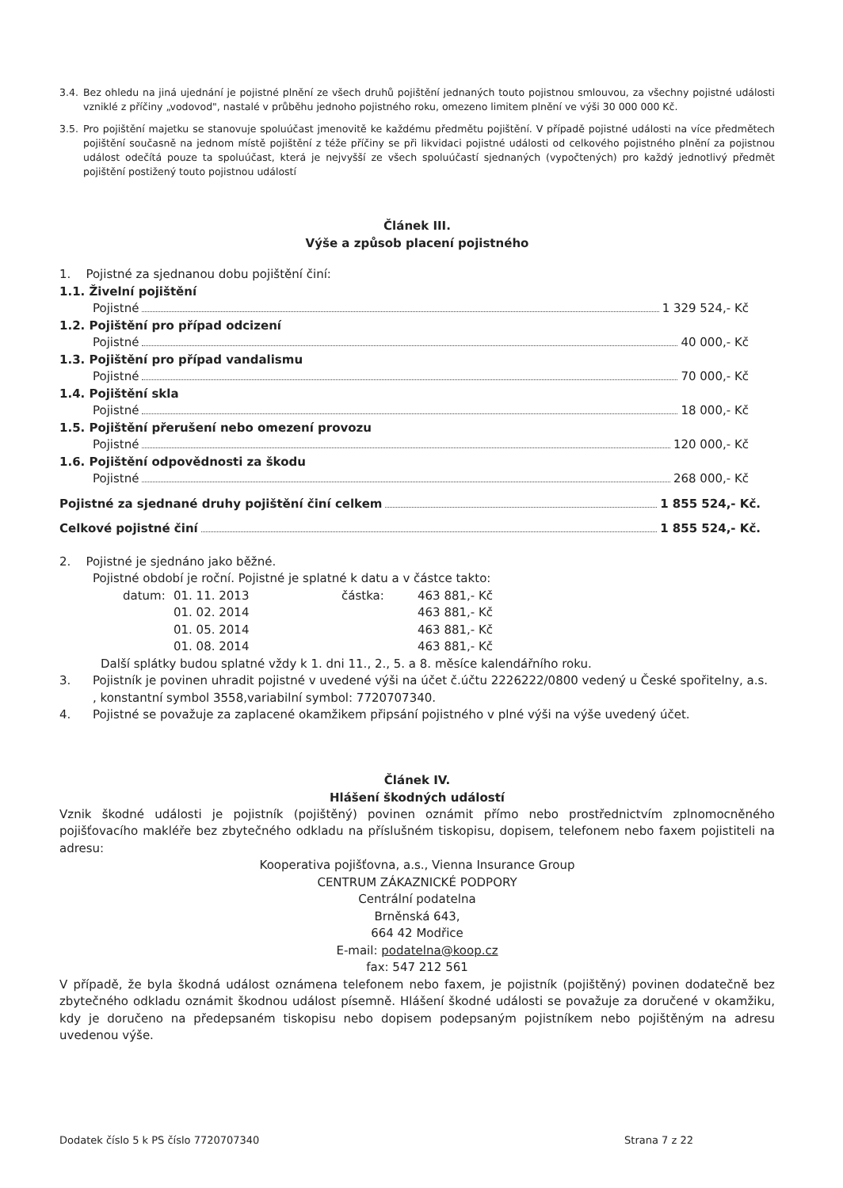3.4. Bez ohledu na jiná ujednání je pojistné plnění ze všech druhů pojištění jednaných touto pojistnou smlouvou, za všechny pojistné události vzniklé z příčiny „vodovod", nastalé v průběhu jednoho pojistného roku, omezeno limitem plnění ve výši 30 000 000 Kč.
3.5. Pro pojištění majetku se stanovuje spoluúčast jmenovitě ke každému předmětu pojištění. V případě pojistné události na více předmětech pojištění současně na jednom místě pojištění z téže příčiny se při likvidaci pojistné události od celkového pojistného plnění za pojistnou událost odečítá pouze ta spoluúčast, která je nejvyšší ze všech spoluúčastí sjednaných (vypočtených) pro každý jednotlivý předmět pojištění postižený touto pojistnou událostí
Článek III.
Výše a způsob placení pojistného
1. Pojistné za sjednanou dobu pojištění činí:
1.1. Živelní pojištění
Pojistné 1 329 524,- Kč
1.2. Pojištění pro případ odcizení
Pojistné 40 000,- Kč
1.3. Pojištění pro případ vandalismu
Pojistné 70 000,- Kč
1.4. Pojištění skla
Pojistné 18 000,- Kč
1.5. Pojištění přerušení nebo omezení provozu
Pojistné 120 000,- Kč
1.6. Pojištění odpovědnosti za škodu
Pojistné 268 000,- Kč
Pojistné za sjednané druhy pojištění činí celkem 1 855 524,- Kč.
Celkové pojistné činí 1 855 524,- Kč.
2. Pojistné je sjednáno jako běžné.
Pojistné období je roční. Pojistné je splatné k datu a v částce takto:
| datum: | 01. 11. 2013 | částka: | 463 881,- Kč |
| | 01. 02. 2014 | | 463 881,- Kč |
| | 01. 05. 2014 | | 463 881,- Kč |
| | 01. 08. 2014 | | 463 881,- Kč |
Další splátky budou splatné vždy k 1. dni 11., 2., 5. a 8. měsíce kalendářního roku.
3. Pojistník je povinen uhradit pojistné v uvedené výši na účet č.účtu 2226222/0800 vedený u České spořitelny, a.s. , konstantní symbol 3558,variabilní symbol: 7720707340.
4. Pojistné se považuje za zaplacené okamžikem připsání pojistného v plné výši na výše uvedený účet.
Článek IV.
Hlášení škodných událostí
Vznik škodné události je pojistník (pojištěný) povinen oznámit přímo nebo prostřednictvím zplnomocněného pojišťovacího makléře bez zbytečného odkladu na příslušném tiskopisu, dopisem, telefonem nebo faxem pojistiteli na adresu:
Kooperativa pojišťovna, a.s., Vienna Insurance Group
CENTRUM ZÁKAZNICKÉ PODPORY
Centrální podatelna
Brněnská 643,
664 42 Modřice
E-mail: podatelna@koop.cz
fax: 547 212 561
V případě, že byla škodná událost oznámena telefonem nebo faxem, je pojistník (pojištěný) povinen dodatečně bez zbytečného odkladu oznámit škodnou událost písemně. Hlášení škodné události se považuje za doručené v okamžiku, kdy je doručeno na předepsaném tiskopisu nebo dopisem podepsaným pojistníkem nebo pojištěným na adresu uvedenou výše.
Dodatek číslo 5 k PS číslo 7720707340 Strana 7 z 22